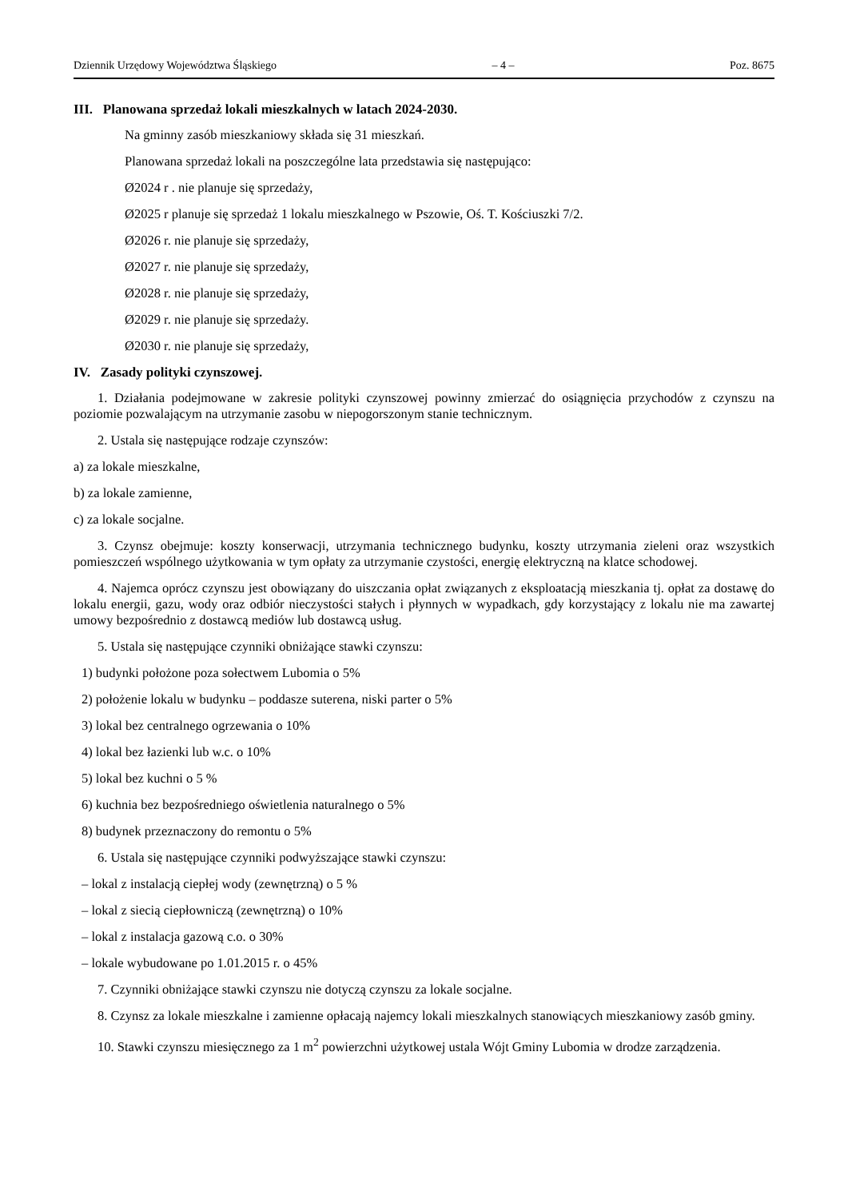Dziennik Urzędowy Województwa Śląskiego – 4 – Poz. 8675
III. Planowana sprzedaż lokali mieszkalnych w latach 2024-2030.
Na gminny zasób mieszkaniowy składa się 31 mieszkań.
Planowana sprzedaż lokali na poszczególne lata przedstawia się następująco:
Ø2024 r . nie planuje się sprzedaży,
Ø2025 r planuje się sprzedaż 1 lokalu mieszkalnego w Pszowie, Oś. T. Kościuszki 7/2.
Ø2026 r. nie planuje się sprzedaży,
Ø2027 r. nie planuje się sprzedaży,
Ø2028 r. nie planuje się sprzedaży,
Ø2029 r. nie planuje się sprzedaży.
Ø2030 r. nie planuje się sprzedaży,
IV. Zasady polityki czynszowej.
1. Działania podejmowane w zakresie polityki czynszowej powinny zmierzać do osiągnięcia przychodów z czynszu na poziomie pozwalającym na utrzymanie zasobu w niepogorszonym stanie technicznym.
2. Ustala się następujące rodzaje czynszów:
a) za lokale mieszkalne,
b) za lokale zamienne,
c) za lokale socjalne.
3. Czynsz obejmuje: koszty konserwacji, utrzymania technicznego budynku, koszty utrzymania zieleni oraz wszystkich pomieszczeń wspólnego użytkowania w tym opłaty za utrzymanie czystości, energię elektryczną na klatce schodowej.
4. Najemca oprócz czynszu jest obowiązany do uiszczania opłat związanych z eksploatacją mieszkania tj. opłat za dostawę do lokalu energii, gazu, wody oraz odbiór nieczystości stałych i płynnych w wypadkach, gdy korzystający z lokalu nie ma zawartej umowy bezpośrednio z dostawcą mediów lub dostawcą usług.
5. Ustala się następujące czynniki obniżające stawki czynszu:
1) budynki położone poza sołectwem Lubomia o 5%
2) położenie lokalu w budynku – poddasze suterena, niski parter o 5%
3) lokal bez centralnego ogrzewania o 10%
4) lokal bez łazienki lub w.c. o 10%
5) lokal bez kuchni o 5 %
6) kuchnia bez bezpośredniego oświetlenia naturalnego o 5%
8) budynek przeznaczony do remontu o 5%
6. Ustala się następujące czynniki podwyższające stawki czynszu:
– lokal z instalacją ciepłej wody (zewnętrzną) o 5 %
– lokal z siecią ciepłowniczą (zewnętrzną) o 10%
– lokal z instalacja gazową c.o. o 30%
– lokale wybudowane po 1.01.2015 r. o 45%
7. Czynniki obniżające stawki czynszu nie dotyczą czynszu za lokale socjalne.
8. Czynsz za lokale mieszkalne i zamienne opłacają najemcy lokali mieszkalnych stanowiących mieszkaniowy zasób gminy.
10. Stawki czynszu miesięcznego za 1 m<sup>2</sup> powierzchni użytkowej ustala Wójt Gminy Lubomia w drodze zarządzenia.